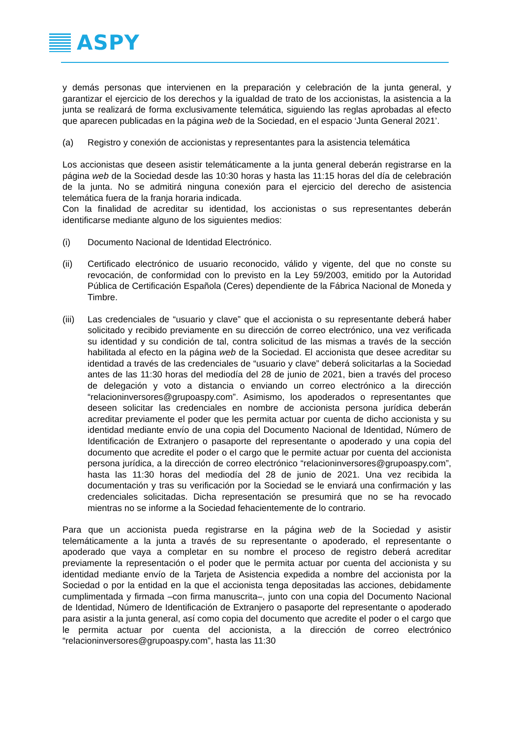ASPY
y demás personas que intervienen en la preparación y celebración de la junta general, y garantizar el ejercicio de los derechos y la igualdad de trato de los accionistas, la asistencia a la junta se realizará de forma exclusivamente telemática, siguiendo las reglas aprobadas al efecto que aparecen publicadas en la página web de la Sociedad, en el espacio ‘Junta General 2021’.
(a) Registro y conexión de accionistas y representantes para la asistencia telemática
Los accionistas que deseen asistir telemáticamente a la junta general deberán registrarse en la página web de la Sociedad desde las 10:30 horas y hasta las 11:15 horas del día de celebración de la junta. No se admitirá ninguna conexión para el ejercicio del derecho de asistencia telemática fuera de la franja horaria indicada.
Con la finalidad de acreditar su identidad, los accionistas o sus representantes deberán identificarse mediante alguno de los siguientes medios:
(i) Documento Nacional de Identidad Electrónico.
(ii) Certificado electrónico de usuario reconocido, válido y vigente, del que no conste su revocación, de conformidad con lo previsto en la Ley 59/2003, emitido por la Autoridad Pública de Certificación Española (Ceres) dependiente de la Fábrica Nacional de Moneda y Timbre.
(iii)
Las credenciales de “usuario y clave” que el accionista o su representante deberá haber solicitado y recibido previamente en su dirección de correo electrónico, una vez verificada su identidad y su condición de tal, contra solicitud de las mismas a través de la sección habilitada al efecto en la página web de la Sociedad. El accionista que desee acreditar su identidad a través de las credenciales de “usuario y clave” deberá solicitarlas a la Sociedad antes de las 11:30 horas del mediodía del 28 de junio de 2021, bien a través del proceso de delegación y voto a distancia o enviando un correo electrónico a la dirección “relacioninversores@grupoaspy.com”. Asimismo, los apoderados o representantes que deseen solicitar las credenciales en nombre de accionista persona jurídica deberán acreditar previamente el poder que les permita actuar por cuenta de dicho accionista y su identidad mediante envío de una copia del Documento Nacional de Identidad, Número de Identificación de Extranjero o pasaporte del representante o apoderado y una copia del documento que acredite el poder o el cargo que le permite actuar por cuenta del accionista persona jurídica, a la dirección de correo electrónico “relacioninversores@grupoaspy.com”, hasta las 11:30 horas del mediodía del 28 de junio de 2021. Una vez recibida la documentación y tras su verificación por la Sociedad se le enviará una confirmación y las credenciales solicitadas. Dicha representación se presumirá que no se ha revocado mientras no se informe a la Sociedad fehacientemente de lo contrario.
Para que un accionista pueda registrarse en la página web de la Sociedad y asistir telemáticamente a la junta a través de su representante o apoderado, el representante o apoderado que vaya a completar en su nombre el proceso de registro deberá acreditar previamente la representación o el poder que le permita actuar por cuenta del accionista y su identidad mediante envío de la Tarjeta de Asistencia expedida a nombre del accionista por la Sociedad o por la entidad en la que el accionista tenga depositadas las acciones, debidamente cumplimentada y firmada –con firma manuscrita–, junto con una copia del Documento Nacional de Identidad, Número de Identificación de Extranjero o pasaporte del representante o apoderado para asistir a la junta general, así como copia del documento que acredite el poder o el cargo que le permita actuar por cuenta del accionista, a la dirección de correo electrónico “relacioninversores@grupoaspy.com”, hasta las 11:30